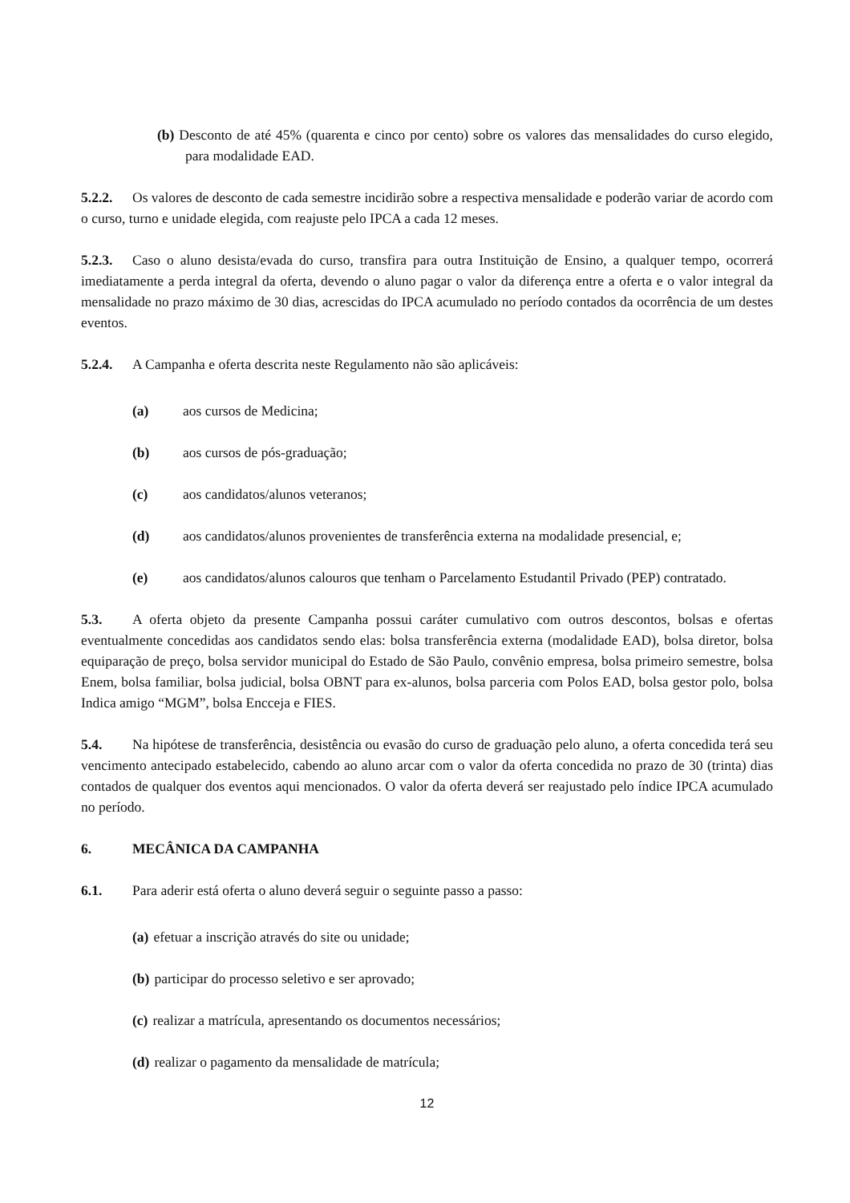(b) Desconto de até 45% (quarenta e cinco por cento) sobre os valores das mensalidades do curso elegido, para modalidade EAD.
5.2.2. Os valores de desconto de cada semestre incidirão sobre a respectiva mensalidade e poderão variar de acordo com o curso, turno e unidade elegida, com reajuste pelo IPCA a cada 12 meses.
5.2.3. Caso o aluno desista/evada do curso, transfira para outra Instituição de Ensino, a qualquer tempo, ocorrerá imediatamente a perda integral da oferta, devendo o aluno pagar o valor da diferença entre a oferta e o valor integral da mensalidade no prazo máximo de 30 dias, acrescidas do IPCA acumulado no período contados da ocorrência de um destes eventos.
5.2.4. A Campanha e oferta descrita neste Regulamento não são aplicáveis:
(a) aos cursos de Medicina;
(b) aos cursos de pós-graduação;
(c) aos candidatos/alunos veteranos;
(d) aos candidatos/alunos provenientes de transferência externa na modalidade presencial, e;
(e) aos candidatos/alunos calouros que tenham o Parcelamento Estudantil Privado (PEP) contratado.
5.3. A oferta objeto da presente Campanha possui caráter cumulativo com outros descontos, bolsas e ofertas eventualmente concedidas aos candidatos sendo elas: bolsa transferência externa (modalidade EAD), bolsa diretor, bolsa equiparação de preço, bolsa servidor municipal do Estado de São Paulo, convênio empresa, bolsa primeiro semestre, bolsa Enem, bolsa familiar, bolsa judicial, bolsa OBNT para ex-alunos, bolsa parceria com Polos EAD, bolsa gestor polo, bolsa Indica amigo “MGM”, bolsa Encceja e FIES.
5.4. Na hipótese de transferência, desistência ou evasão do curso de graduação pelo aluno, a oferta concedida terá seu vencimento antecipado estabelecido, cabendo ao aluno arcar com o valor da oferta concedida no prazo de 30 (trinta) dias contados de qualquer dos eventos aqui mencionados. O valor da oferta deverá ser reajustado pelo índice IPCA acumulado no período.
6. MECÂNICA DA CAMPANHA
6.1. Para aderir está oferta o aluno deverá seguir o seguinte passo a passo:
(a) efetuar a inscrição através do site ou unidade;
(b) participar do processo seletivo e ser aprovado;
(c) realizar a matrícula, apresentando os documentos necessários;
(d) realizar o pagamento da mensalidade de matrícula;
12